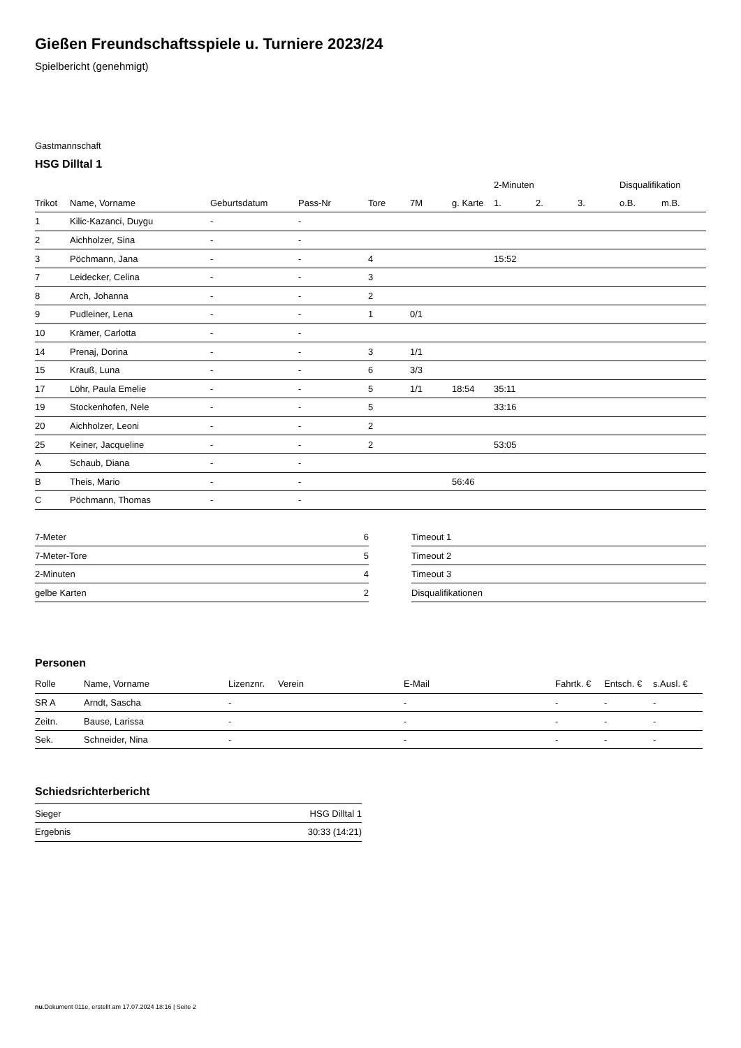Gießen Freundschaftsspiele u. Turniere 2023/24
Spielbericht (genehmigt)
Gastmannschaft
HSG Dilltal 1
| | | | | | | | 2-Minuten | | | Disqualifikation | |
| --- | --- | --- | --- | --- | --- | --- | --- | --- | --- | --- | --- |
| Trikot | Name, Vorname | Geburtsdatum | Pass-Nr | Tore | 7M | g. Karte | 1. | 2. | 3. | o.B. | m.B. |
| 1 | Kilic-Kazanci, Duygu | - | - | | | | | | | | |
| 2 | Aichholzer, Sina | - | - | | | | | | | | |
| 3 | Pöchmann, Jana | - | - | 4 | | | 15:52 | | | | |
| 7 | Leidecker, Celina | - | - | 3 | | | | | | | |
| 8 | Arch, Johanna | - | - | 2 | | | | | | | |
| 9 | Pudleiner, Lena | - | - | 1 | 0/1 | | | | | | |
| 10 | Krämer, Carlotta | - | - | | | | | | | | |
| 14 | Prenaj, Dorina | - | - | 3 | 1/1 | | | | | | |
| 15 | Krauß, Luna | - | - | 6 | 3/3 | | | | | | |
| 17 | Löhr, Paula Emelie | - | - | 5 | 1/1 | 18:54 | 35:11 | | | | |
| 19 | Stockenhofen, Nele | - | - | 5 | | | 33:16 | | | | |
| 20 | Aichholzer, Leoni | - | - | 2 | | | | | | | |
| 25 | Keiner, Jacqueline | - | - | 2 | | | 53:05 | | | | |
| A | Schaub, Diana | - | - | | | | | | | | |
| B | Theis, Mario | - | - | | | 56:46 | | | | | |
| C | Pöchmann, Thomas | - | - | | | | | | | | |
| 7-Meter | 6 |
| 7-Meter-Tore | 5 |
| 2-Minuten | 4 |
| gelbe Karten | 2 |
| Timeout 1 |
| Timeout 2 |
| Timeout 3 |
| Disqualifikationen |
Personen
| Rolle | Name, Vorname | Lizenznr. | Verein | E-Mail | Fahrtk. € | Entsch. € | s.Ausl. € |
| --- | --- | --- | --- | --- | --- | --- | --- |
| SR A | Arndt, Sascha | - | | - | - | - | - |
| Zeitn. | Bause, Larissa | - | | - | - | - | - |
| Sek. | Schneider, Nina | - | | - | - | - | - |
Schiedsrichterbericht
| Sieger | HSG Dilltal 1 |
| Ergebnis | 30:33 (14:21) |
nu.Dokument 011e, erstellt am 17.07.2024 18:16 | Seite 2